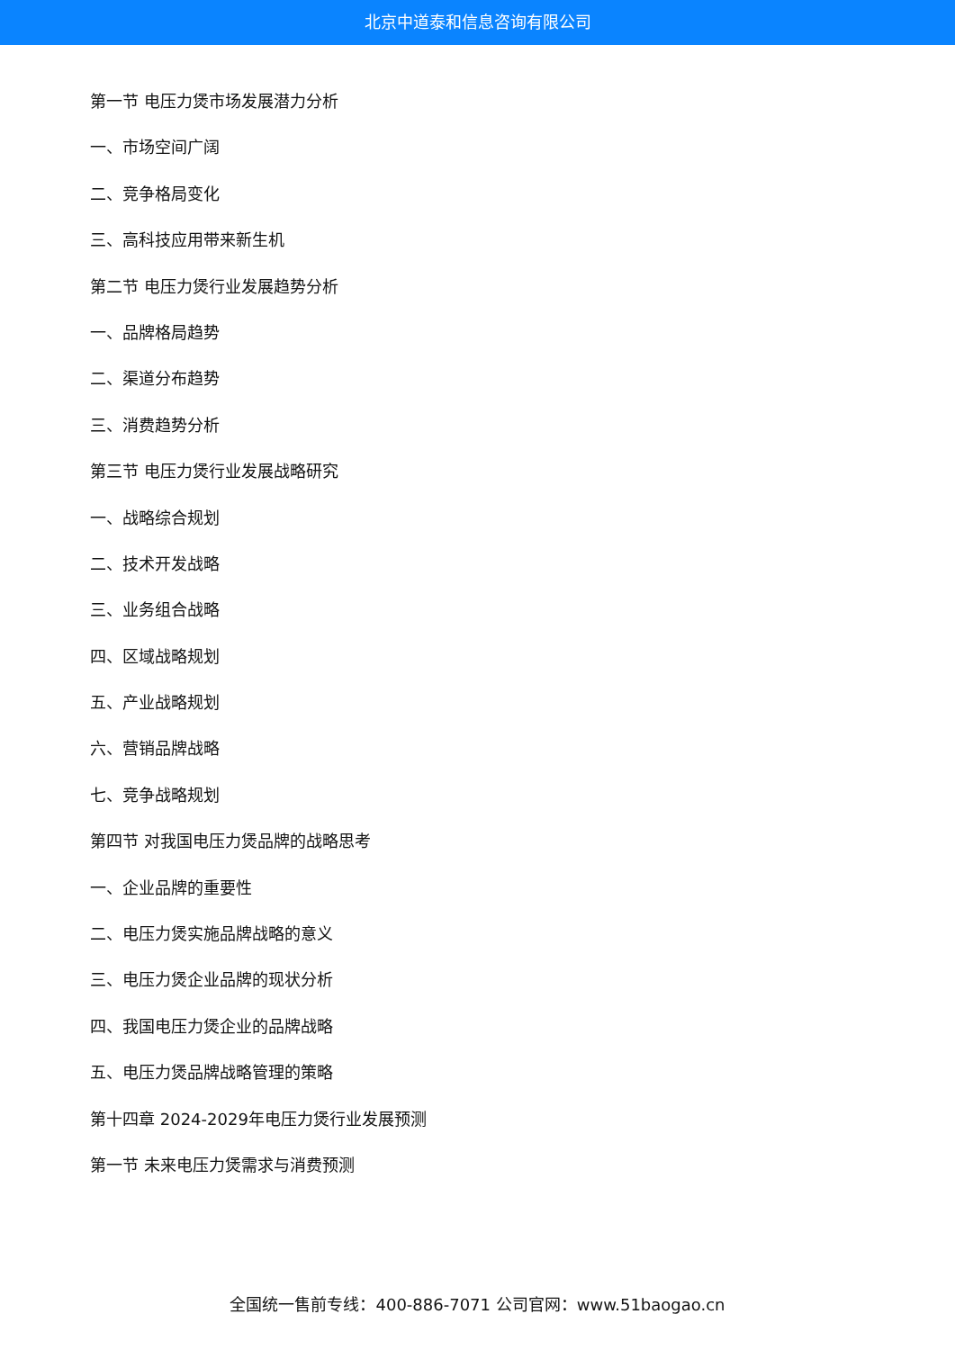北京中道泰和信息咨询有限公司
第一节 电压力煲市场发展潜力分析
一、市场空间广阔
二、竞争格局变化
三、高科技应用带来新生机
第二节 电压力煲行业发展趋势分析
一、品牌格局趋势
二、渠道分布趋势
三、消费趋势分析
第三节 电压力煲行业发展战略研究
一、战略综合规划
二、技术开发战略
三、业务组合战略
四、区域战略规划
五、产业战略规划
六、营销品牌战略
七、竞争战略规划
第四节 对我国电压力煲品牌的战略思考
一、企业品牌的重要性
二、电压力煲实施品牌战略的意义
三、电压力煲企业品牌的现状分析
四、我国电压力煲企业的品牌战略
五、电压力煲品牌战略管理的策略
第十四章 2024-2029年电压力煲行业发展预测
第一节 未来电压力煲需求与消费预测
全国统一售前专线：400-886-7071 公司官网：www.51baogao.cn